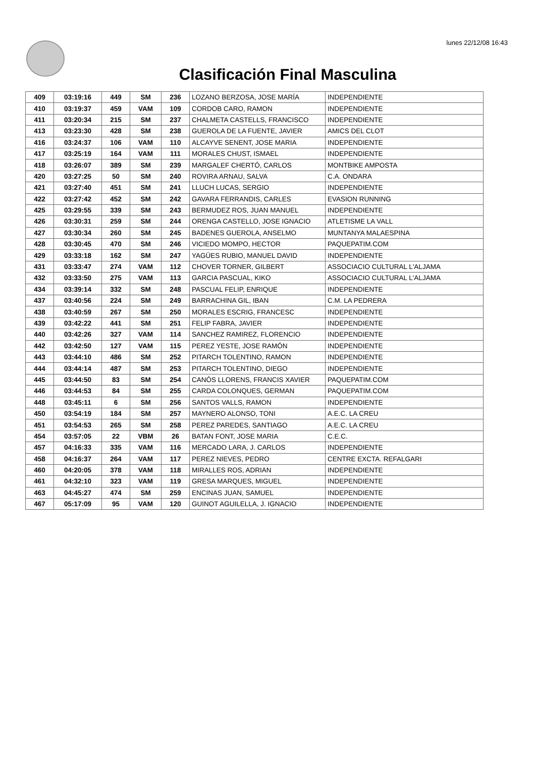lunes 22/12/08 16:43
Clasificación Final Masculina
| 409 | 03:19:16 | 449 | SM | 236 | LOZANO BERZOSA, JOSE MARÍA | INDEPENDIENTE |
| 410 | 03:19:37 | 459 | VAM | 109 | CORDOB CARO, RAMON | INDEPENDIENTE |
| 411 | 03:20:34 | 215 | SM | 237 | CHALMETA CASTELLS, FRANCISCO | INDEPENDIENTE |
| 413 | 03:23:30 | 428 | SM | 238 | GUEROLA DE LA FUENTE, JAVIER | AMICS DEL CLOT |
| 416 | 03:24:37 | 106 | VAM | 110 | ALCAYVE SENENT, JOSE MARIA | INDEPENDIENTE |
| 417 | 03:25:19 | 164 | VAM | 111 | MORALES CHUST, ISMAEL | INDEPENDIENTE |
| 418 | 03:26:07 | 389 | SM | 239 | MARGALEF CHERTÓ, CARLOS | MONTBIKE AMPOSTA |
| 420 | 03:27:25 | 50 | SM | 240 | ROVIRA ARNAU, SALVA | C.A. ONDARA |
| 421 | 03:27:40 | 451 | SM | 241 | LLUCH LUCAS, SERGIO | INDEPENDIENTE |
| 422 | 03:27:42 | 452 | SM | 242 | GAVARA FERRANDIS, CARLES | EVASION RUNNING |
| 425 | 03:29:55 | 339 | SM | 243 | BERMUDEZ ROS, JUAN MANUEL | INDEPENDIENTE |
| 426 | 03:30:31 | 259 | SM | 244 | ORENGA CASTELLO, JOSE IGNACIO | ATLETISME LA VALL |
| 427 | 03:30:34 | 260 | SM | 245 | BADENES GUEROLA, ANSELMO | MUNTANYA MALAESPINA |
| 428 | 03:30:45 | 470 | SM | 246 | VICIEDO MOMPO, HECTOR | PAQUEPATIM.COM |
| 429 | 03:33:18 | 162 | SM | 247 | YAGÜES RUBIO, MANUEL DAVID | INDEPENDIENTE |
| 431 | 03:33:47 | 274 | VAM | 112 | CHOVER TORNER, GILBERT | ASSOCIACIO CULTURAL L'ALJAMA |
| 432 | 03:33:50 | 275 | VAM | 113 | GARCIA PASCUAL, KIKO | ASSOCIACIO CULTURAL L'ALJAMA |
| 434 | 03:39:14 | 332 | SM | 248 | PASCUAL FELIP, ENRIQUE | INDEPENDIENTE |
| 437 | 03:40:56 | 224 | SM | 249 | BARRACHINA GIL, IBAN | C.M. LA PEDRERA |
| 438 | 03:40:59 | 267 | SM | 250 | MORALES ESCRIG, FRANCESC | INDEPENDIENTE |
| 439 | 03:42:22 | 441 | SM | 251 | FELIP FABRA, JAVIER | INDEPENDIENTE |
| 440 | 03:42:26 | 327 | VAM | 114 | SANCHEZ RAMIREZ, FLORENCIO | INDEPENDIENTE |
| 442 | 03:42:50 | 127 | VAM | 115 | PEREZ YESTE, JOSE RAMÓN | INDEPENDIENTE |
| 443 | 03:44:10 | 486 | SM | 252 | PITARCH TOLENTINO, RAMON | INDEPENDIENTE |
| 444 | 03:44:14 | 487 | SM | 253 | PITARCH TOLENTINO, DIEGO | INDEPENDIENTE |
| 445 | 03:44:50 | 83 | SM | 254 | CANÓS LLORENS, FRANCIS XAVIER | PAQUEPATIM.COM |
| 446 | 03:44:53 | 84 | SM | 255 | CARDA COLONQUES, GERMAN | PAQUEPATIM.COM |
| 448 | 03:45:11 | 6 | SM | 256 | SANTOS VALLS, RAMON | INDEPENDIENTE |
| 450 | 03:54:19 | 184 | SM | 257 | MAYNERO ALONSO, TONI | A.E.C. LA CREU |
| 451 | 03:54:53 | 265 | SM | 258 | PEREZ PAREDES, SANTIAGO | A.E.C. LA CREU |
| 454 | 03:57:05 | 22 | VBM | 26 | BATAN FONT, JOSE MARIA | C.E.C. |
| 457 | 04:16:33 | 335 | VAM | 116 | MERCADO LARA, J. CARLOS | INDEPENDIENTE |
| 458 | 04:16:37 | 264 | VAM | 117 | PEREZ NIEVES, PEDRO | CENTRE EXCTA. REFALGARI |
| 460 | 04:20:05 | 378 | VAM | 118 | MIRALLES ROS, ADRIAN | INDEPENDIENTE |
| 461 | 04:32:10 | 323 | VAM | 119 | GRESA MARQUES, MIGUEL | INDEPENDIENTE |
| 463 | 04:45:27 | 474 | SM | 259 | ENCINAS JUAN, SAMUEL | INDEPENDIENTE |
| 467 | 05:17:09 | 95 | VAM | 120 | GUINOT AGUILELLA, J. IGNACIO | INDEPENDIENTE |